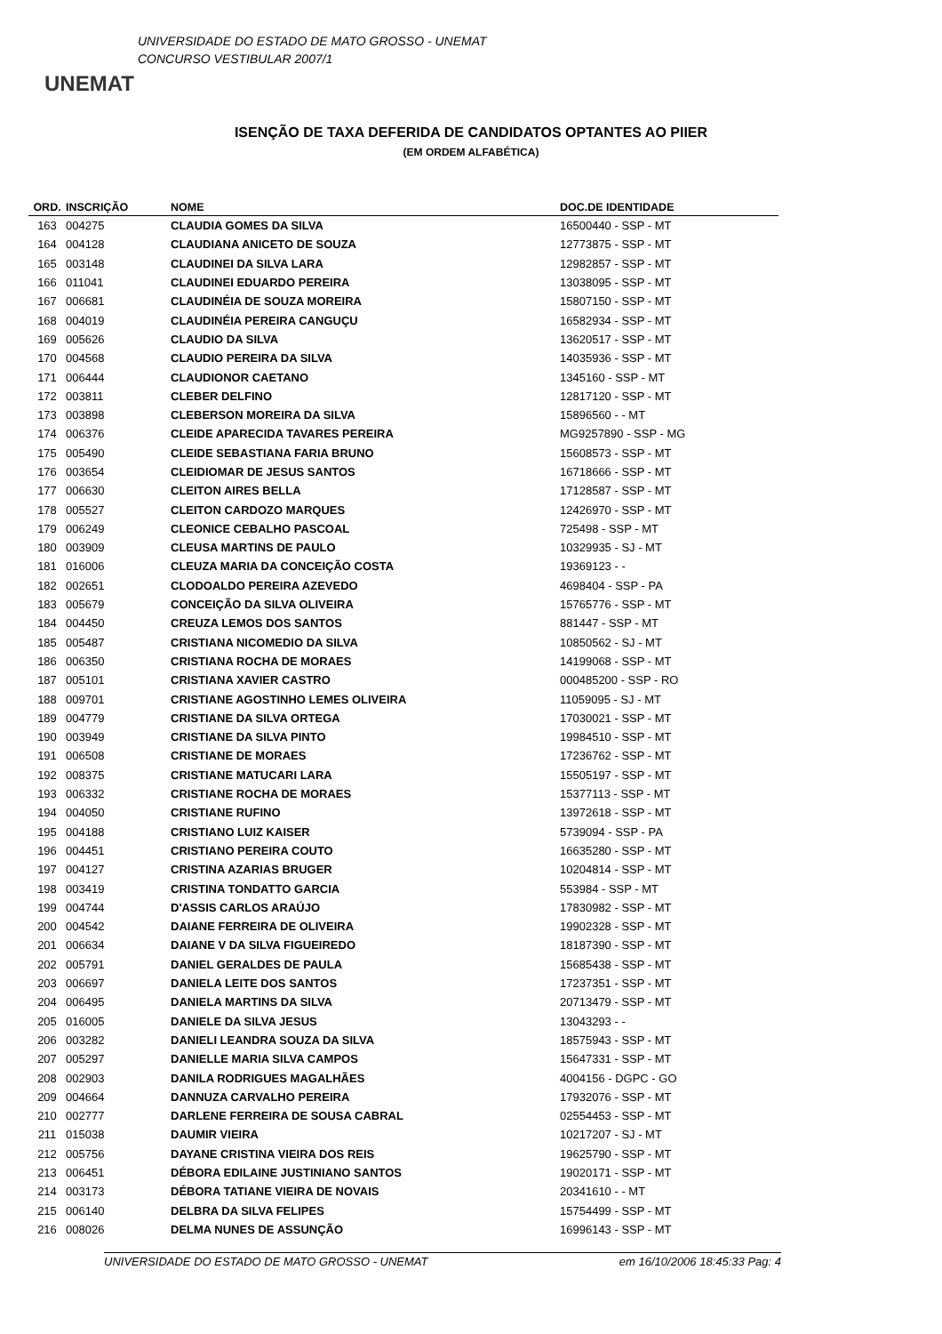UNEMAT
UNIVERSIDADE DO ESTADO DE MATO GROSSO - UNEMAT
CONCURSO VESTIBULAR 2007/1
ISENÇÃO DE TAXA DEFERIDA DE CANDIDATOS OPTANTES AO PIIER
(EM ORDEM ALFABÉTICA)
| ORD. | INSCRIÇÃO | NOME | DOC.DE IDENTIDADE |
| --- | --- | --- | --- |
| 163 | 004275 | CLAUDIA GOMES DA SILVA | 16500440 - SSP - MT |
| 164 | 004128 | CLAUDIANA ANICETO DE SOUZA | 12773875 - SSP - MT |
| 165 | 003148 | CLAUDINEI DA SILVA LARA | 12982857 - SSP - MT |
| 166 | 011041 | CLAUDINEI EDUARDO PEREIRA | 13038095 - SSP - MT |
| 167 | 006681 | CLAUDINÉIA DE SOUZA MOREIRA | 15807150 - SSP - MT |
| 168 | 004019 | CLAUDINÉIA PEREIRA CANGUÇU | 16582934 - SSP - MT |
| 169 | 005626 | CLAUDIO DA SILVA | 13620517 - SSP - MT |
| 170 | 004568 | CLAUDIO PEREIRA DA SILVA | 14035936 - SSP - MT |
| 171 | 006444 | CLAUDIONOR CAETANO | 1345160 - SSP - MT |
| 172 | 003811 | CLEBER DELFINO | 12817120 - SSP - MT |
| 173 | 003898 | CLEBERSON MOREIRA DA SILVA | 15896560 - - MT |
| 174 | 006376 | CLEIDE APARECIDA TAVARES PEREIRA | MG9257890 - SSP - MG |
| 175 | 005490 | CLEIDE SEBASTIANA FARIA BRUNO | 15608573 - SSP - MT |
| 176 | 003654 | CLEIDIOMAR DE JESUS SANTOS | 16718666 - SSP - MT |
| 177 | 006630 | CLEITON AIRES BELLA | 17128587 - SSP - MT |
| 178 | 005527 | CLEITON CARDOZO MARQUES | 12426970 - SSP - MT |
| 179 | 006249 | CLEONICE CEBALHO PASCOAL | 725498 - SSP - MT |
| 180 | 003909 | CLEUSA MARTINS DE PAULO | 10329935 - SJ - MT |
| 181 | 016006 | CLEUZA MARIA DA CONCEIÇÃO COSTA | 19369123 - - |
| 182 | 002651 | CLODOALDO PEREIRA AZEVEDO | 4698404 - SSP - PA |
| 183 | 005679 | CONCEIÇÃO DA SILVA OLIVEIRA | 15765776 - SSP - MT |
| 184 | 004450 | CREUZA LEMOS DOS SANTOS | 881447 - SSP - MT |
| 185 | 005487 | CRISTIANA NICOMEDIO DA SILVA | 10850562 - SJ - MT |
| 186 | 006350 | CRISTIANA ROCHA DE MORAES | 14199068 - SSP - MT |
| 187 | 005101 | CRISTIANA XAVIER CASTRO | 000485200 - SSP - RO |
| 188 | 009701 | CRISTIANE AGOSTINHO LEMES OLIVEIRA | 11059095 - SJ - MT |
| 189 | 004779 | CRISTIANE DA SILVA ORTEGA | 17030021 - SSP - MT |
| 190 | 003949 | CRISTIANE DA SILVA PINTO | 19984510 - SSP - MT |
| 191 | 006508 | CRISTIANE DE MORAES | 17236762 - SSP - MT |
| 192 | 008375 | CRISTIANE MATUCARI LARA | 15505197 - SSP - MT |
| 193 | 006332 | CRISTIANE ROCHA DE MORAES | 15377113 - SSP - MT |
| 194 | 004050 | CRISTIANE RUFINO | 13972618 - SSP - MT |
| 195 | 004188 | CRISTIANO LUIZ KAISER | 5739094 - SSP - PA |
| 196 | 004451 | CRISTIANO PEREIRA COUTO | 16635280 - SSP - MT |
| 197 | 004127 | CRISTINA AZARIAS BRUGER | 10204814 - SSP - MT |
| 198 | 003419 | CRISTINA TONDATTO GARCIA | 553984 - SSP - MT |
| 199 | 004744 | D'ASSIS CARLOS ARAÚJO | 17830982 - SSP - MT |
| 200 | 004542 | DAIANE FERREIRA DE OLIVEIRA | 19902328 - SSP - MT |
| 201 | 006634 | DAIANE V DA SILVA FIGUEIREDO | 18187390 - SSP - MT |
| 202 | 005791 | DANIEL GERALDES DE PAULA | 15685438 - SSP - MT |
| 203 | 006697 | DANIELA LEITE DOS SANTOS | 17237351 - SSP - MT |
| 204 | 006495 | DANIELA MARTINS DA SILVA | 20713479 - SSP - MT |
| 205 | 016005 | DANIELE DA SILVA JESUS | 13043293 - - |
| 206 | 003282 | DANIELI LEANDRA SOUZA DA SILVA | 18575943 - SSP - MT |
| 207 | 005297 | DANIELLE MARIA SILVA CAMPOS | 15647331 - SSP - MT |
| 208 | 002903 | DANILA RODRIGUES MAGALHÃES | 4004156 - DGPC - GO |
| 209 | 004664 | DANNUZA CARVALHO PEREIRA | 17932076 - SSP - MT |
| 210 | 002777 | DARLENE FERREIRA DE SOUSA CABRAL | 02554453 - SSP - MT |
| 211 | 015038 | DAUMIR VIEIRA | 10217207 - SJ - MT |
| 212 | 005756 | DAYANE CRISTINA VIEIRA DOS REIS | 19625790 - SSP - MT |
| 213 | 006451 | DÉBORA EDILAINE JUSTINIANO SANTOS | 19020171 - SSP - MT |
| 214 | 003173 | DÉBORA TATIANE VIEIRA DE NOVAIS | 20341610 - - MT |
| 215 | 006140 | DELBRA DA SILVA FELIPES | 15754499 - SSP - MT |
| 216 | 008026 | DELMA NUNES DE ASSUNÇÃO | 16996143 - SSP - MT |
UNIVERSIDADE DO ESTADO DE MATO GROSSO - UNEMAT em 16/10/2006 18:45:33 Pag: 4